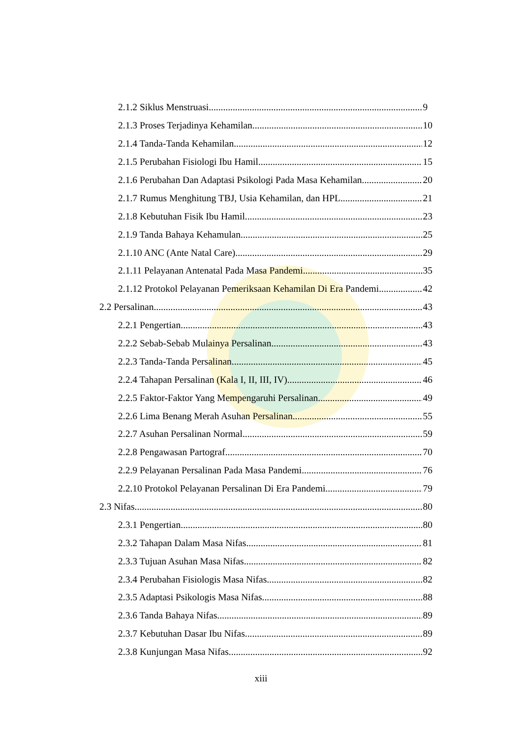2.1.2 Siklus Menstruasi 9
2.1.3 Proses Terjadinya Kehamilan 10
2.1.4 Tanda-Tanda Kehamilan 12
2.1.5 Perubahan Fisiologi Ibu Hamil 15
2.1.6 Perubahan Dan Adaptasi Psikologi Pada Masa Kehamilan 20
2.1.7 Rumus Menghitung TBJ, Usia Kehamilan, dan HPL 21
2.1.8 Kebutuhan Fisik Ibu Hamil 23
2.1.9 Tanda Bahaya Kehamulan 25
2.1.10 ANC (Ante Natal Care) 29
2.1.11 Pelayanan Antenatal Pada Masa Pandemi 35
2.1.12 Protokol Pelayanan Pemeriksaan Kehamilan Di Era Pandemi 42
2.2 Persalinan 43
2.2.1 Pengertian 43
2.2.2 Sebab-Sebab Mulainya Persalinan 43
2.2.3 Tanda-Tanda Persalinan 45
2.2.4 Tahapan Persalinan (Kala I, II, III, IV) 46
2.2.5 Faktor-Faktor Yang Mempengaruhi Persalinan 49
2.2.6 Lima Benang Merah Asuhan Persalinan 55
2.2.7 Asuhan Persalinan Normal 59
2.2.8 Pengawasan Partograf 70
2.2.9 Pelayanan Persalinan Pada Masa Pandemi 76
2.2.10 Protokol Pelayanan Persalinan Di Era Pandemi 79
2.3 Nifas 80
2.3.1 Pengertian 80
2.3.2 Tahapan Dalam Masa Nifas 81
2.3.3 Tujuan Asuhan Masa Nifas 82
2.3.4 Perubahan Fisiologis Masa Nifas 82
2.3.5 Adaptasi Psikologis Masa Nifas 88
2.3.6 Tanda Bahaya Nifas 89
2.3.7 Kebutuhan Dasar Ibu Nifas 89
2.3.8 Kunjungan Masa Nifas 92
xiii